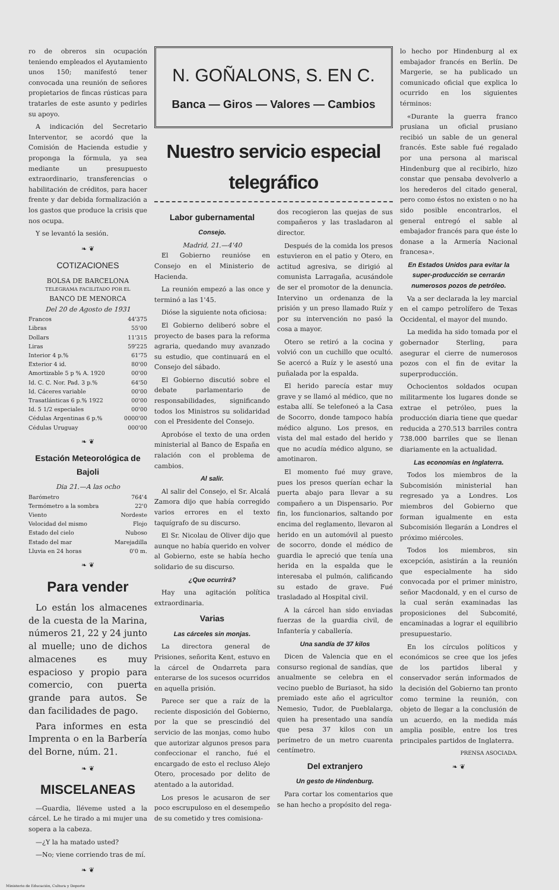ro de obreros sin ocupación teniendo empleados el Ayutamiento unos 150; manifestó tener convocada una reunión de señores propietarios de fincas rústicas para tratarles de este asunto y pedirles su apoyo.
A indicación del Secretario Interventor, se acordó que la Comisión de Hacienda estudie y proponga la fórmula, ya sea mediante un presupuesto extraordinario, transferencias o habilitación de créditos, para hacer frente y dar debida formalización a los gastos que produce la crisis que nos ocupa.
Y se levantó la sesión.
❧ ❦
COTIZACIONES
BOLSA DE BARCELONA
TELEGRAMA FACILITADO POR EL
BANCO DE MENORCA
Del 20 de Agosto de 1931
| Francos | 44'375 |
| Libras | 55'00 |
| Dollars | 11'315 |
| Liras | 59'225 |
| Interior 4 p.% | 61'75 |
| Exterior 4 id. | 80'00 |
| Amortizable 5 p % A. 1920 | 00'00 |
| Id. C. C. Nor. Pad. 3 p.% | 64'50 |
| Id. Cáceres variable | 00'00 |
| Trasatlánticas 6 p.% 1922 | 00'00 |
| Id. 5 1/2 especiales | 00'00 |
| Cédulas Argentinas 6 p.% | 0000'00 |
| Cédulas Uruguay | 000'00 |
❧ ❦
Estación Meteorológica de Bajoli
Dia 21.—A las ocho
| Barómetro | 764'4 |
| Termómetro a la sombra | 22'0 |
| Viento | Nordeste |
| Velocidad del mismo | Flojo |
| Estado del cielo | Nuboso |
| Estado del mar | Marejadilla |
| Lluvia en 24 horas | 0'0 m. |
❧ ❦
Para vender
Lo están los almacenes de la cuesta de la Marina, números 21, 22 y 24 junto al muelle; uno de dichos almacenes es muy espacioso y propio para comercio, con puerta grande para autos. Se dan facilidades de pago.
Para informes en esta Imprenta o en la Barbería del Borne, núm. 21.
❧ ❦
MISCELANEAS
—Guardia, lléveme usted a la cárcel. Le he tirado a mi mujer una sopera a la cabeza.
—¿Y la ha matado usted?
—No; viene corriendo tras de mí.
❧ ❦
N. GOÑALONS, S. EN C.
Banca — Giros — Valores — Cambios
Nuestro servicio especial telegráfico
Labor gubernamental
Consejo.
Madrid, 21.—4'40
El Gobierno reunióse en Consejo en el Ministerio de Hacienda.
La reunión empezó a las once y terminó a las 1'45.
Dióse la siguiente nota oficiosa:
El Gobierno deliberó sobre el proyecto de bases para la reforma agraria, quedando muy avanzado su estudio, que continuará en el Consejo del sábado.
El Gobierno discutió sobre el debate parlamentario de responsabilidades, significando todos los Ministros su solidaridad con el Presidente del Consejo.
Aprobóse el texto de una orden ministerial al Banco de España en ralación con el problema de cambios.
Al salir.
Al salir del Consejo, el Sr. Alcalá Zamora dijo que había corregido varios errores en el texto taquígrafo de su discurso.
El Sr. Nicolau de Oliver dijo que aunque no había querido en volver al Gobierno, este se había hecho solidario de su discurso.
¿Que ocurrirá?
Hay una agitación política extraordinaria.
Varias
Las cárceles sin monjas.
La directora general de Prisiones, señorita Kent, estuvo en la cárcel de Ondarreta para enterarse de los sucesos ocurridos en aquella prisión.
Parece ser que a raíz de la reciente disposición del Gobierno, por la que se prescindió del servicio de las monjas, como hubo que autorizar algunos presos para confeccionar el rancho, fué el encargado de esto el recluso Alejo Otero, procesado por delito de atentado a la autoridad.
Los presos le acusaron de ser poco escrupuloso en el desempeño de su cometido y tres comisiona-
dos recogieron las quejas de sus compañeros y las trasladaron al director.
Después de la comida los presos estuvieron en el patio y Otero, en actitud agresiva, se dirigió al comunista Larragaña, acusándole de ser el promotor de la denuncia. Intervino un ordenanza de la prisión y un preso llamado Ruíz y por su intervención no pasó la cosa a mayor.
Otero se retiró a la cocina y volvió con un cuchillo que ocultó. Se acercó a Ruíz y le asestó una puñalada por la espalda.
El herido parecía estar muy grave y se llamó al médico, que no estaba allí. Se telefoneó a la Casa de Socorro, donde tampoco había médico alguno. Los presos, en vista del mal estado del herido y que no acudía médico alguno, se amotinaron.
El momento fué muy grave, pues los presos querían echar la puerta abajo para llevar a su compañero a un Dispensario. Por fin, los funcionarios, saltando por encima del reglamento, llevaron al herido en un automóvil al puesto de socorro, donde el médico de guardia le apreció que tenía una herida en la espalda que le interesaba el pulmón, calificando su estado de grave. Fué trasladado al Hospital civil.
A la cárcel han sido enviadas fuerzas de la guardia civil, de Infantería y caballería.
Una sandía de 37 kilos
Dicen de Valencia que en el consurso regional de sandías, que anualmente se celebra en el vecino pueblo de Buriasot, ha sido premiado este año el agricultor Nemesio, Tudor, de Pueblalarga, quien ha presentado una sandía que pesa 37 kilos con un perímetro de un metro cuarenta centímetro.
Del extranjero
Un gesto de Hindenburg.
Para cortar los comentarios que se han hecho a propósito del rega-
lo hecho por Hindenburg al ex embajador francés en Berlín. De Margerie, se ha publicado un comunicado oficial que explica lo ocurrido en los siguientes términos:
«Durante la guerra franco prusiana un oficial prusiano recibió un sable de un general francés. Este sable fué regalado por una persona al mariscal Hindenburg que al recibirlo, hizo constar que pensaba devolverlo a los herederos del citado general, pero como éstos no existen o no ha sido posible encontrarlos, el general entregó el sable al embajador francés para que éste lo donase a la Armería Nacional francesa».
En Estados Unidos para evitar la super-producción se cerrarán numerosos pozos de petróleo.
Va a ser declarada la ley marcial en el campo petrolífero de Texas Occidental, el mayor del mundo.
La medida ha sido tomada por el gobernador Sterling, para asegurar el cierre de numerosos pozos con el fin de evitar la superproducción.
Ochocientos soldados ocupan militarmente los lugares donde se extrae el petróleo, pues la producción diaria tiene que quedar reducida a 270.513 barriles contra 738.000 barriles que se llenan diariamente en la actualidad.
Las economías en Inglaterra.
Todos los miembros de la Subcomisión ministerial han regresado ya a Londres. Los miembros del Gobierno que forman igualmente en esta Subcomisión llegarán a Londres el próximo miércoles.
Todos los miembros, sin excepción, asistirán a la reunión que especialmente ha sido convocada por el primer ministro, señor Macdonald, y en el curso de la cual serán examinadas las proposiciones del Subcomité, encaminadas a lograr el equilibrio presupuestario.
En los círculos políticos y económicos se cree que los jefes de los partidos liberal y conservador serán informados de la decisión del Gobierno tan pronto como termine la reunión, con objeto de llegar a la conclusión de un acuerdo, en la medida más amplia posible, entre los tres principales partidos de Inglaterra.
PRENSA ASOCIADA.
❧ ❦
Ministerio de Educación, Cultura y Deporte